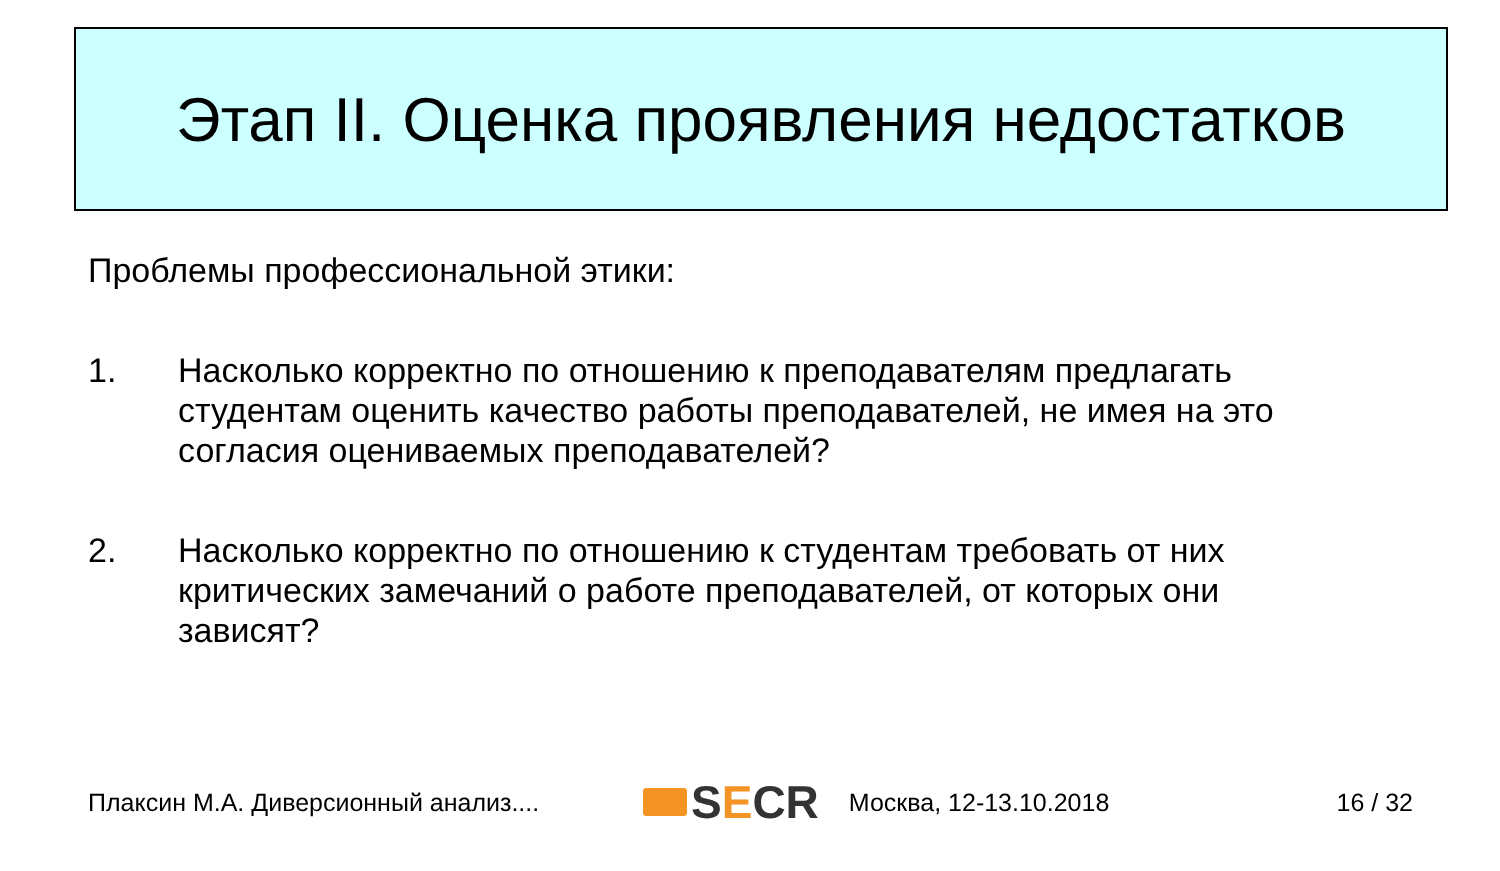Этап II. Оценка проявления недостатков
Проблемы профессиональной этики:
1. Насколько корректно по отношению к преподавателям предлагать студентам оценить качество работы преподавателей, не имея на это согласия оцениваемых преподавателей?
2. Насколько корректно по отношению к студентам требовать от них критических замечаний о работе преподавателей, от которых они зависят?
Плаксин М.А. Диверсионный анализ....
S E CR
Москва, 12-13.10.2018 16 / 32